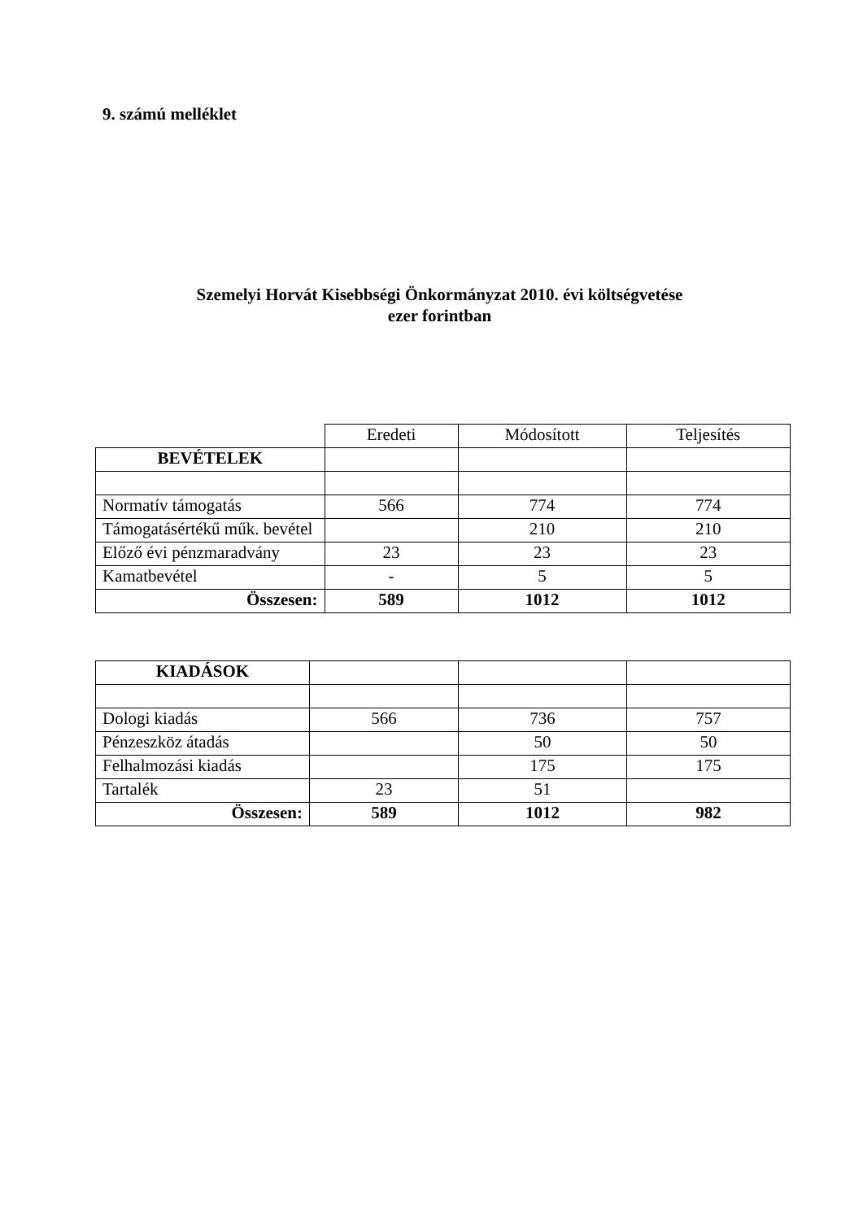9. számú melléklet
Szemelyi Horvát Kisebbségi Önkormányzat 2010. évi költségvetése
ezer forintban
| | Eredeti | Módosított | Teljesítés |
| BEVÉTELEK | | | |
| Normatív támogatás | 566 | 774 | 774 |
| Támogatásértékű műk. bevétel | | 210 | 210 |
| Előző évi pénzmaradvány | 23 | 23 | 23 |
| Kamatbevétel | - | 5 | 5 |
| Összesen: | 589 | 1012 | 1012 |
| KIADÁSOK | | | |
| Dologi kiadás | 566 | 736 | 757 |
| Pénzeszköz átadás | | 50 | 50 |
| Felhalmozási kiadás | | 175 | 175 |
| Tartalék | 23 | 51 | |
| Összesen: | 589 | 1012 | 982 |